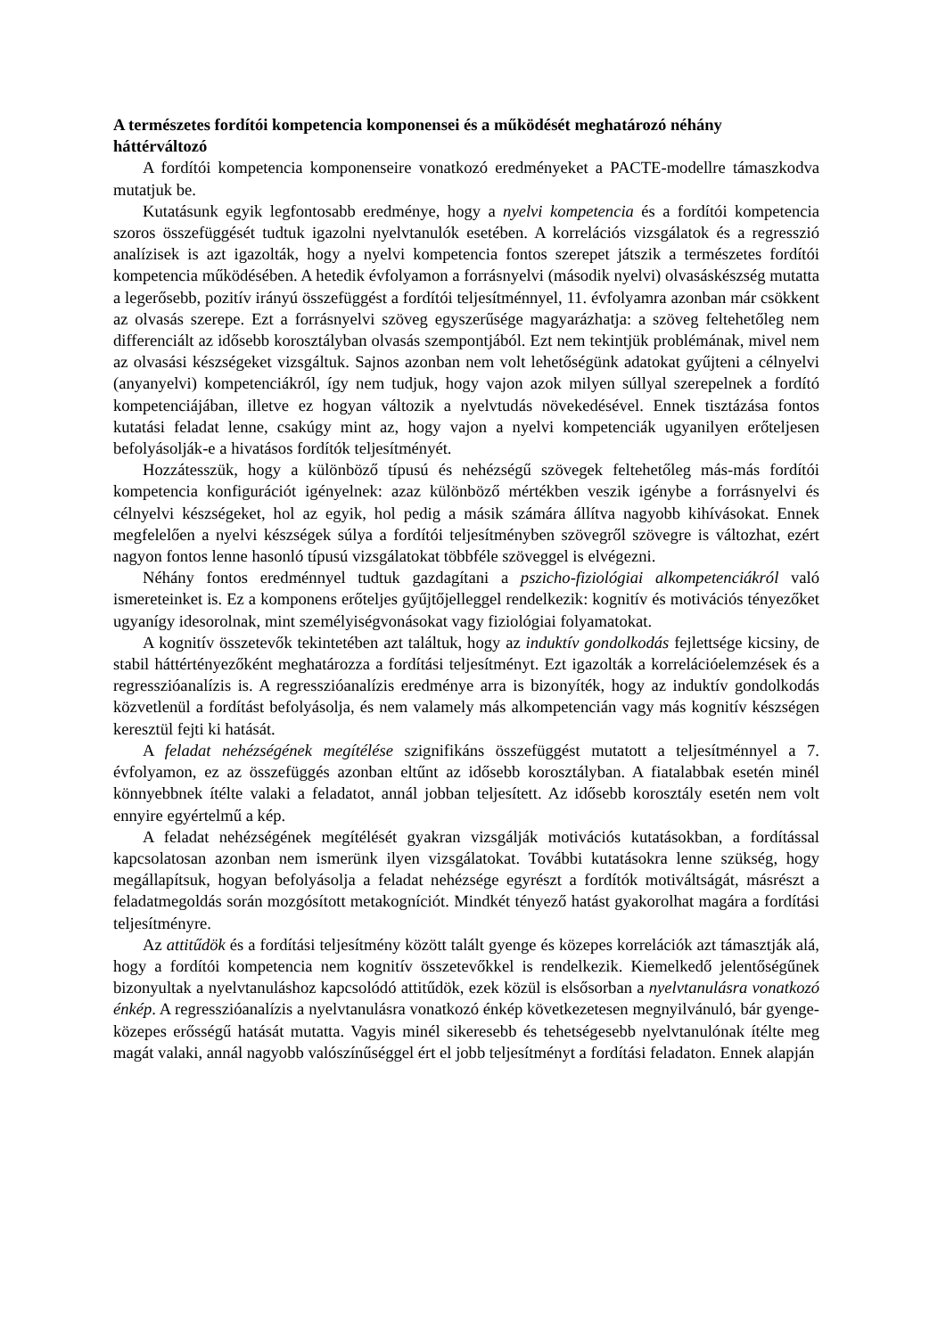A természetes fordítói kompetencia komponensei és a működését meghatározó néhány háttérváltozó
A fordítói kompetencia komponenseire vonatkozó eredményeket a PACTE-modellre támaszkodva mutatjuk be.
Kutatásunk egyik legfontosabb eredménye, hogy a nyelvi kompetencia és a fordítói kompetencia szoros összefüggését tudtuk igazolni nyelvtanulók esetében. A korrelációs vizsgálatok és a regresszió analízisek is azt igazolták, hogy a nyelvi kompetencia fontos szerepet játszik a természetes fordítói kompetencia működésében. A hetedik évfolyamon a forrásnyelvi (második nyelvi) olvasáskészség mutatta a legerősebb, pozitív irányú összefüggést a fordítói teljesítménnyel, 11. évfolyamra azonban már csökkent az olvasás szerepe. Ezt a forrásnyelvi szöveg egyszerűsége magyarázhatja: a szöveg feltehetőleg nem differenciált az idősebb korosztályban olvasás szempontjából. Ezt nem tekintjük problémának, mivel nem az olvasási készségeket vizsgáltuk. Sajnos azonban nem volt lehetőségünk adatokat gyűjteni a célnyelvi (anyanyelvi) kompetenciákról, így nem tudjuk, hogy vajon azok milyen súllyal szerepelnek a fordító kompetenciájában, illetve ez hogyan változik a nyelvtudás növekedésével. Ennek tisztázása fontos kutatási feladat lenne, csakúgy mint az, hogy vajon a nyelvi kompetenciák ugyanilyen erőteljesen befolyásolják-e a hivatásos fordítók teljesítményét.
Hozzátesszük, hogy a különböző típusú és nehézségű szövegek feltehetőleg más-más fordítói kompetencia konfigurációt igényelnek: azaz különböző mértékben veszik igénybe a forrásnyelvi és célnyelvi készségeket, hol az egyik, hol pedig a másik számára állítva nagyobb kihívásokat. Ennek megfelelően a nyelvi készségek súlya a fordítói teljesítményben szövegről szövegre is változhat, ezért nagyon fontos lenne hasonló típusú vizsgálatokat többféle szöveggel is elvégezni.
Néhány fontos eredménnyel tudtuk gazdagítani a pszicho-fiziológiai alkompetenciákról való ismereteinket is. Ez a komponens erőteljes gyűjtőjelleggel rendelkezik: kognitív és motivációs tényezőket ugyanígy idesorolnak, mint személyiségvonásokat vagy fiziológiai folyamatokat.
A kognitív összetevők tekintetében azt találtuk, hogy az induktív gondolkodás fejlettsége kicsiny, de stabil háttértényezőként meghatározza a fordítási teljesítményt. Ezt igazolták a korrelációelemzések és a regresszióanalízis is. A regresszióanalízis eredménye arra is bizonyíték, hogy az induktív gondolkodás közvetlenül a fordítást befolyásolja, és nem valamely más alkompetencián vagy más kognitív készségen keresztül fejti ki hatását.
A feladat nehézségének megítélése szignifikáns összefüggést mutatott a teljesítménnyel a 7. évfolyamon, ez az összefüggés azonban eltűnt az idősebb korosztályban. A fiatalabbak esetén minél könnyebbnek ítélte valaki a feladatot, annál jobban teljesített. Az idősebb korosztály esetén nem volt ennyire egyértelmű a kép.
A feladat nehézségének megítélését gyakran vizsgálják motivációs kutatásokban, a fordítással kapcsolatosan azonban nem ismerünk ilyen vizsgálatokat. További kutatásokra lenne szükség, hogy megállapítsuk, hogyan befolyásolja a feladat nehézsége egyrészt a fordítók motiváltságát, másrészt a feladatmegoldás során mozgósított metakogníciót. Mindkét tényező hatást gyakorolhat magára a fordítási teljesítményre.
Az attitűdök és a fordítási teljesítmény között talált gyenge és közepes korrelációk azt támasztják alá, hogy a fordítói kompetencia nem kognitív összetevőkkel is rendelkezik. Kiemelkedő jelentőségűnek bizonyultak a nyelvtanuláshoz kapcsolódó attitűdök, ezek közül is elsősorban a nyelvtanulásra vonatkozó énkép. A regresszióanalízis a nyelvtanulásra vonatkozó énkép következetesen megnyilvánuló, bár gyenge-közepes erősségű hatását mutatta. Vagyis minél sikeresebb és tehetségesebb nyelvtanulónak ítélte meg magát valaki, annál nagyobb valószínűséggel ért el jobb teljesítményt a fordítási feladaton. Ennek alapján